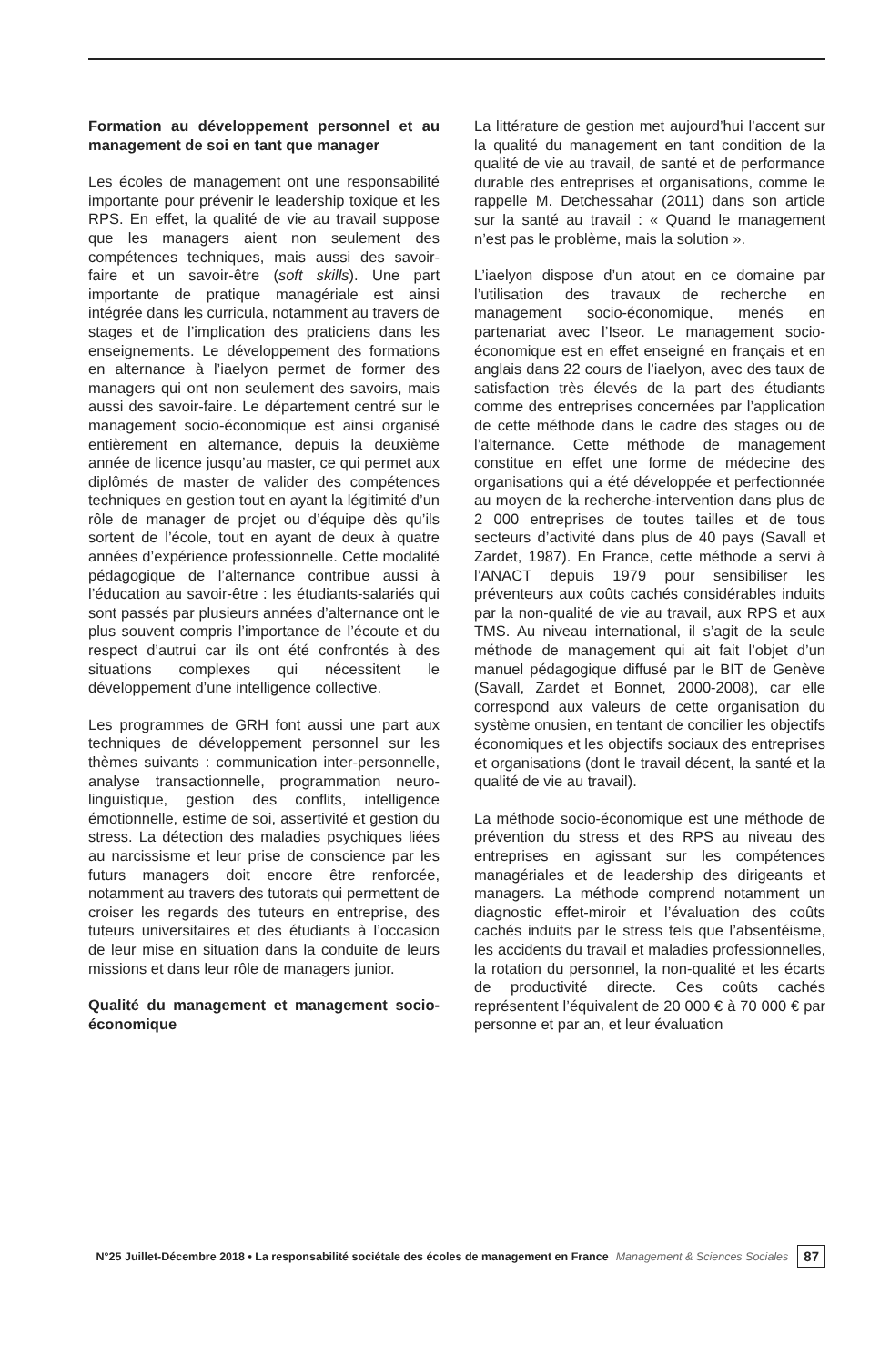Formation au développement personnel et au management de soi en tant que manager
Les écoles de management ont une responsabilité importante pour prévenir le leadership toxique et les RPS. En effet, la qualité de vie au travail suppose que les managers aient non seulement des compétences techniques, mais aussi des savoir-faire et un savoir-être (soft skills). Une part importante de pratique managériale est ainsi intégrée dans les curricula, notamment au travers de stages et de l’implication des praticiens dans les enseignements. Le développement des formations en alternance à l’iaelyon permet de former des managers qui ont non seulement des savoirs, mais aussi des savoir-faire. Le département centré sur le management socio-économique est ainsi organisé entièrement en alternance, depuis la deuxième année de licence jusqu’au master, ce qui permet aux diplômés de master de valider des compétences techniques en gestion tout en ayant la légitimité d’un rôle de manager de projet ou d’équipe dès qu’ils sortent de l’école, tout en ayant de deux à quatre années d’expérience professionnelle. Cette modalité pédagogique de l’alternance contribue aussi à l’éducation au savoir-être : les étudiants-salariés qui sont passés par plusieurs années d’alternance ont le plus souvent compris l’importance de l’écoute et du respect d’autrui car ils ont été confrontés à des situations complexes qui nécessitent le développement d’une intelligence collective.
Les programmes de GRH font aussi une part aux techniques de développement personnel sur les thèmes suivants : communication inter-personnelle, analyse transactionnelle, programmation neuro-linguistique, gestion des conflits, intelligence émotionnelle, estime de soi, assertivité et gestion du stress. La détection des maladies psychiques liées au narcissisme et leur prise de conscience par les futurs managers doit encore être renforcée, notamment au travers des tutorats qui permettent de croiser les regards des tuteurs en entreprise, des tuteurs universitaires et des étudiants à l’occasion de leur mise en situation dans la conduite de leurs missions et dans leur rôle de managers junior.
Qualité du management et management socio-économique
La littérature de gestion met aujourd’hui l’accent sur la qualité du management en tant condition de la qualité de vie au travail, de santé et de performance durable des entreprises et organisations, comme le rappelle M. Detchessahar (2011) dans son article sur la santé au travail : « Quand le management n’est pas le problème, mais la solution ».
L’iaelyon dispose d’un atout en ce domaine par l’utilisation des travaux de recherche en management socio-économique, menés en partenariat avec l’Iseor. Le management socio-économique est en effet enseigné en français et en anglais dans 22 cours de l’iaelyon, avec des taux de satisfaction très élevés de la part des étudiants comme des entreprises concernées par l’application de cette méthode dans le cadre des stages ou de l’alternance. Cette méthode de management constitue en effet une forme de médecine des organisations qui a été développée et perfectionnée au moyen de la recherche-intervention dans plus de 2 000 entreprises de toutes tailles et de tous secteurs d’activité dans plus de 40 pays (Savall et Zardet, 1987). En France, cette méthode a servi à l’ANACT depuis 1979 pour sensibiliser les préventeurs aux coûts cachés considérables induits par la non-qualité de vie au travail, aux RPS et aux TMS. Au niveau international, il s’agit de la seule méthode de management qui ait fait l’objet d’un manuel pédagogique diffusé par le BIT de Genève (Savall, Zardet et Bonnet, 2000-2008), car elle correspond aux valeurs de cette organisation du système onusien, en tentant de concilier les objectifs économiques et les objectifs sociaux des entreprises et organisations (dont le travail décent, la santé et la qualité de vie au travail).
La méthode socio-économique est une méthode de prévention du stress et des RPS au niveau des entreprises en agissant sur les compétences managériales et de leadership des dirigeants et managers. La méthode comprend notamment un diagnostic effet-miroir et l’évaluation des coûts cachés induits par le stress tels que l’absentéisme, les accidents du travail et maladies professionnelles, la rotation du personnel, la non-qualité et les écarts de productivité directe. Ces coûts cachés représentent l’équivalent de 20 000 € à 70 000 € par personne et par an, et leur évaluation
N°25 Juillet-Décembre 2018 • La responsabilité sociétale des écoles de management en France Management & Sciences Sociales 87